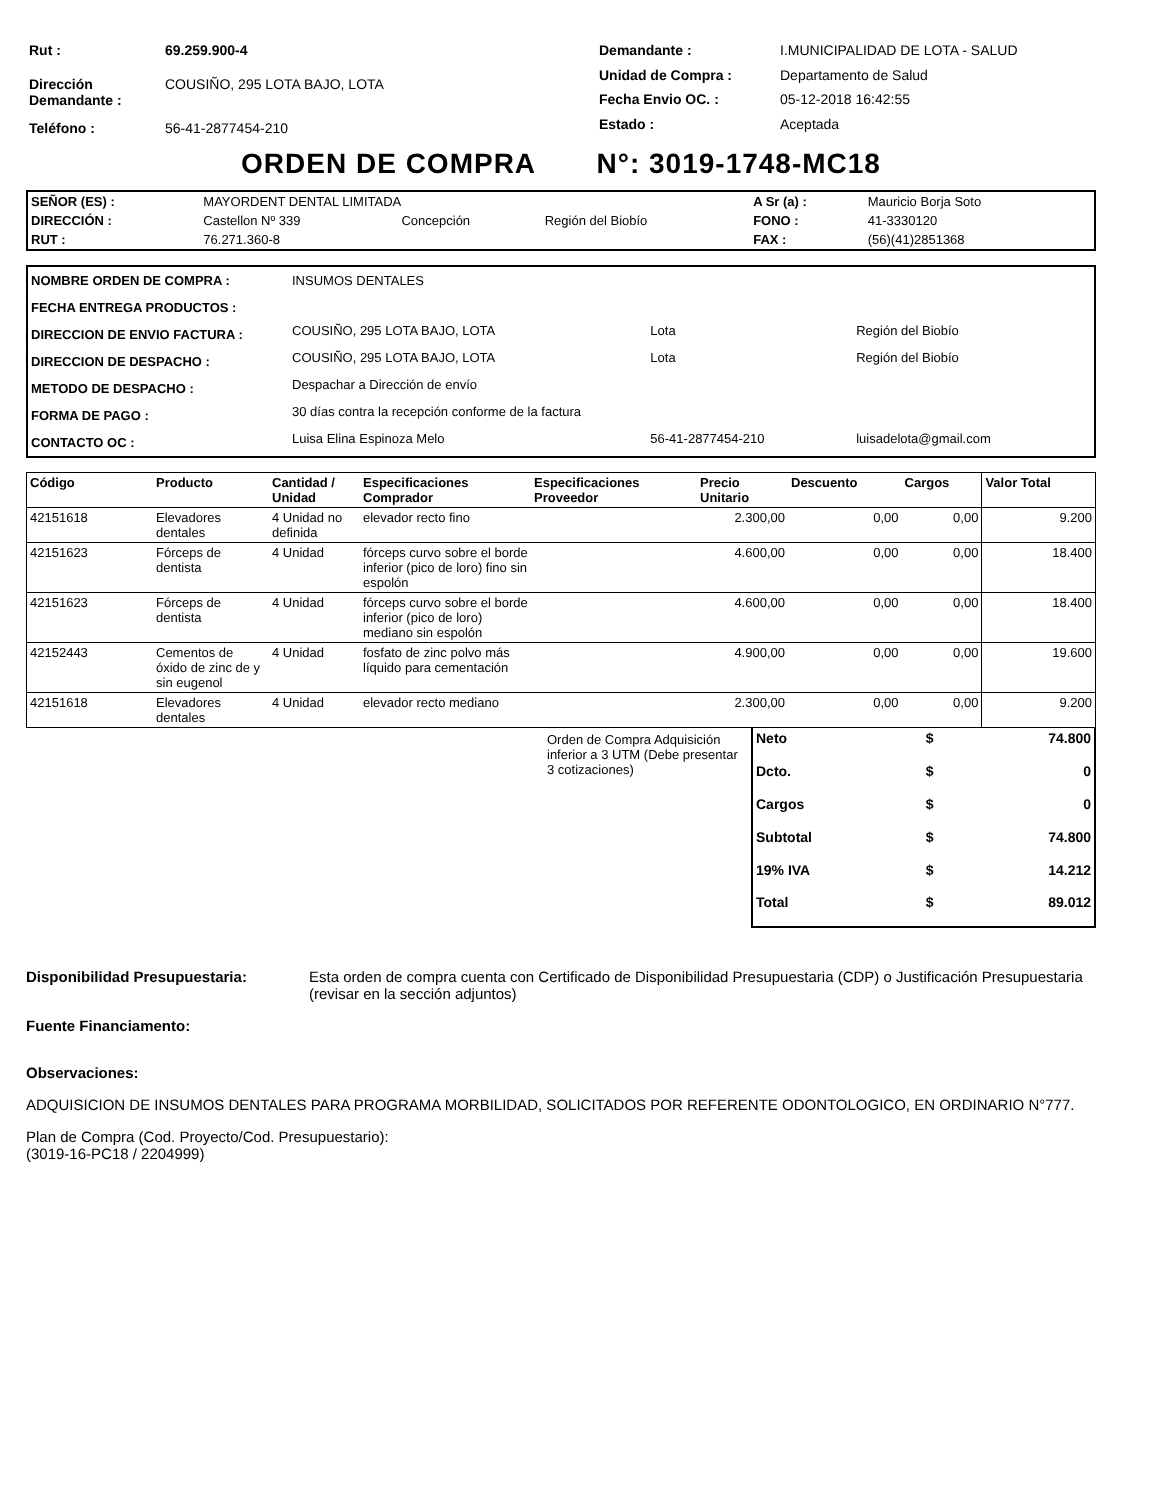| Rut : | 69.259.900-4 |
| Dirección Demandante : | COUSIÑO, 295 LOTA BAJO, LOTA |
| Teléfono : | 56-41-2877454-210 |
| Demandante : | I.MUNICIPALIDAD DE LOTA - SALUD |
| Unidad de Compra : | Departamento de Salud |
| Fecha Envio OC. : | 05-12-2018 16:42:55 |
| Estado : | Aceptada |
ORDEN DE COMPRA N°: 3019-1748-MC18
| SEÑOR (ES) : | MAYORDENT DENTAL LIMITADA | | | A Sr (a) : | Mauricio Borja Soto |
| DIRECCIÓN : | Castellon Nº 339 | Concepción | Región del Biobío | FONO : | 41-3330120 |
| RUT : | 76.271.360-8 | | | FAX : | (56)(41)2851368 |
| NOMBRE ORDEN DE COMPRA : | INSUMOS DENTALES | | |
| FECHA ENTREGA PRODUCTOS : | | | |
| DIRECCION DE ENVIO FACTURA : | COUSIÑO, 295 LOTA BAJO, LOTA | Lota | Región del Biobío |
| DIRECCION DE DESPACHO : | COUSIÑO, 295 LOTA BAJO, LOTA | Lota | Región del Biobío |
| METODO DE DESPACHO : | Despachar a Dirección de envío | | |
| FORMA DE PAGO : | 30 días contra la recepción conforme de la factura | | |
| CONTACTO OC : | Luisa Elina Espinoza Melo | 56-41-2877454-210 | luisadelota@gmail.com |
| Código | Producto | Cantidad / Unidad | Especificaciones Comprador | Especificaciones Proveedor | Precio Unitario | Descuento | Cargos | Valor Total |
| --- | --- | --- | --- | --- | --- | --- | --- | --- |
| 42151618 | Elevadores dentales | 4 Unidad no definida | elevador recto fino | | 2.300,00 | 0,00 | 0,00 | 9.200 |
| 42151623 | Fórceps de dentista | 4 Unidad | fórceps curvo sobre el borde inferior (pico de loro) fino sin espolón | | 4.600,00 | 0,00 | 0,00 | 18.400 |
| 42151623 | Fórceps de dentista | 4 Unidad | fórceps curvo sobre el borde inferior (pico de loro) mediano sin espolón | | 4.600,00 | 0,00 | 0,00 | 18.400 |
| 42152443 | Cementos de óxido de zinc de y sin eugenol | 4 Unidad | fosfato de zinc polvo más líquido para cementación | | 4.900,00 | 0,00 | 0,00 | 19.600 |
| 42151618 | Elevadores dentales | 4 Unidad | elevador recto mediano | | 2.300,00 | 0,00 | 0,00 | 9.200 |
Orden de Compra Adquisición inferior a 3 UTM (Debe presentar 3 cotizaciones)
| Neto | $ | 74.800 |
| Dcto. | $ | 0 |
| Cargos | $ | 0 |
| Subtotal | $ | 74.800 |
| 19% IVA | $ | 14.212 |
| Total | $ | 89.012 |
Disponibilidad Presupuestaria: Esta orden de compra cuenta con Certificado de Disponibilidad Presupuestaria (CDP) o Justificación Presupuestaria (revisar en la sección adjuntos)
Fuente Financiamento:
Observaciones:
ADQUISICION DE INSUMOS DENTALES PARA PROGRAMA MORBILIDAD, SOLICITADOS POR REFERENTE ODONTOLOGICO, EN ORDINARIO N°777.
Plan de Compra (Cod. Proyecto/Cod. Presupuestario):
(3019-16-PC18 / 2204999)